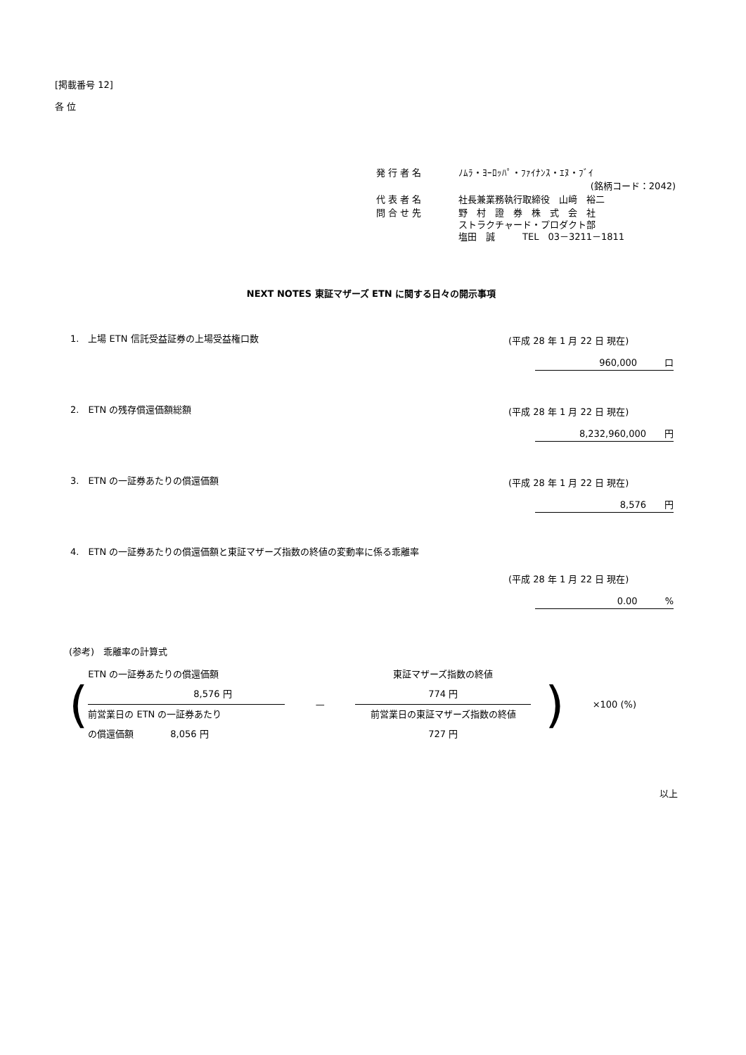[掲載番号 12]
各 位
| 発 行 者 名 | ﾉﾑﾗ・ﾖｰﾛｯﾊﾟ・ﾌｧｲﾅﾝｽ・ｴﾇ・ﾌﾞｲ |
| | (銘柄コード：2042) |
| 代 表 者 名 | 社長兼業務執行取締役 山﨑 裕二 |
| 問 合 せ 先 | 野 村 證 券 株 式 会 社 ストラクチャード・プロダクト部 塩田 誠 TEL 03－3211－1811 |
NEXT NOTES 東証マザーズ ETN に関する日々の開示事項
1.　上場 ETN 信託受益証券の上場受益権口数
(平成 28 年 1 月 22 日 現在)
960,000　　　口
2.　ETN の残存償還価額総額
(平成 28 年 1 月 22 日 現在)
8,232,960,000　　円
3.　ETN の一証券あたりの償還価額
(平成 28 年 1 月 22 日 現在)
8,576　　円
4.　ETN の一証券あたりの償還価額と東証マザーズ指数の終値の変動率に係る乖離率
(平成 28 年 1 月 22 日 現在)
0.00　　　%
(参考)　乖離率の計算式
(
ETN の一証券あたりの償還価額
8,576 円
前営業日の ETN の一証券あたり
の償還価額　　　　8,056 円
—
東証マザーズ指数の終値
774 円
前営業日の東証マザーズ指数の終値
727 円
) ×100 (%)
以上